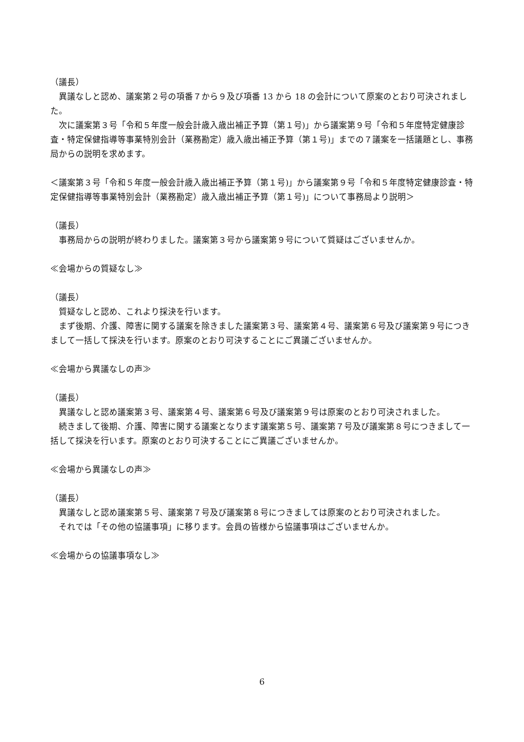（議長）
異議なしと認め、議案第２号の項番７から９及び項番 13 から 18 の会計について原案のとおり可決されました。
次に議案第３号「令和５年度一般会計歳入歳出補正予算（第１号)」から議案第９号「令和５年度特定健康診査・特定保健指導等事業特別会計（業務勘定）歳入歳出補正予算（第１号)」までの７議案を一括議題とし、事務局からの説明を求めます。
＜議案第３号「令和５年度一般会計歳入歳出補正予算（第１号)」から議案第９号「令和５年度特定健康診査・特定保健指導等事業特別会計（業務勘定）歳入歳出補正予算（第１号)」について事務局より説明＞
（議長）
事務局からの説明が終わりました。議案第３号から議案第９号について質疑はございませんか。
≪会場からの質疑なし≫
（議長）
質疑なしと認め、これより採決を行います。
まず後期、介護、障害に関する議案を除きました議案第３号、議案第４号、議案第６号及び議案第９号につきまして一括して採決を行います。原案のとおり可決することにご異議ございませんか。
≪会場から異議なしの声≫
（議長）
異議なしと認め議案第３号、議案第４号、議案第６号及び議案第９号は原案のとおり可決されました。
続きまして後期、介護、障害に関する議案となります議案第５号、議案第７号及び議案第８号につきまして一括して採決を行います。原案のとおり可決することにご異議ございませんか。
≪会場から異議なしの声≫
（議長）
異議なしと認め議案第５号、議案第７号及び議案第８号につきましては原案のとおり可決されました。
それでは「その他の協議事項」に移ります。会員の皆様から協議事項はございませんか。
≪会場からの協議事項なし≫
6